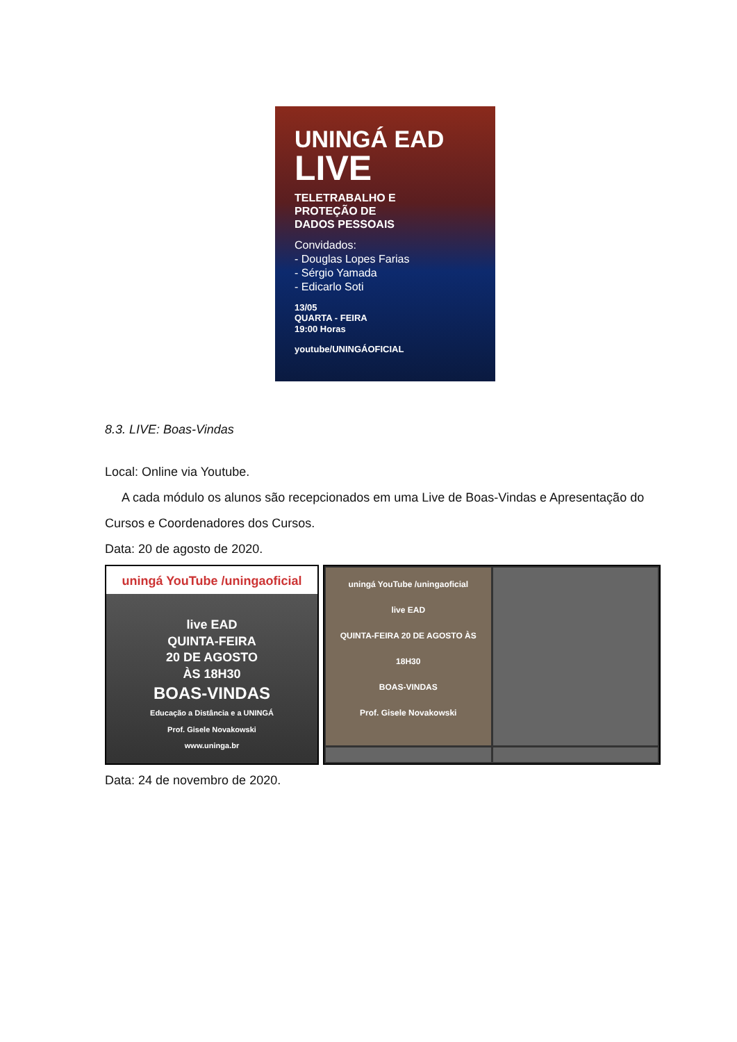UNINGÁ EAD
LIVE
TELETRABALHO E
PROTEÇÃO DE
DADOS PESSOAIS
Convidados:
- Douglas Lopes Farias
- Sérgio Yamada
- Edicarlo Soti
13/05
QUARTA - FEIRA
19:00 Horas
youtube/UNINGÁOFICIAL
8.3. LIVE: Boas-Vindas
Local: Online via Youtube.
A cada módulo os alunos são recepcionados em uma Live de Boas-Vindas e Apresentação do Cursos e Coordenadores dos Cursos.
Data: 20 de agosto de 2020.
uningá YouTube /uningaoficial
live EAD
QUINTA-FEIRA
20 DE AGOSTO
ÀS 18H30
BOAS-VINDAS
Educação a Distância e a UNINGÁ
Prof. Gisele Novakowski
www.uninga.br
uningá YouTube /uningaoficial
live EAD
QUINTA-FEIRA 20 DE AGOSTO ÀS 18H30
BOAS-VINDAS
Prof. Gisele Novakowski
Data: 24 de novembro de 2020.